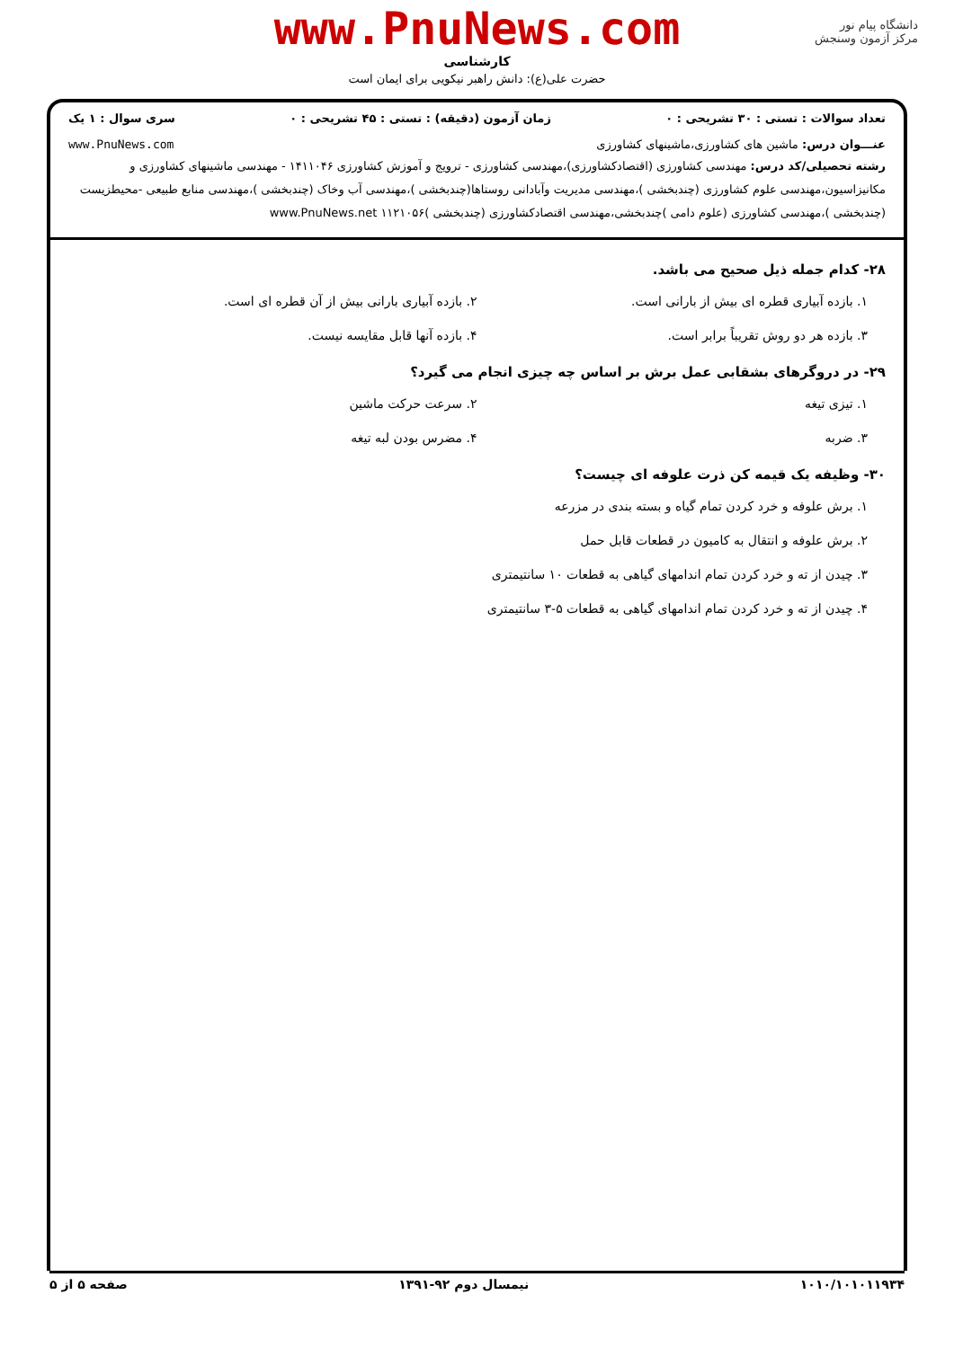دانشگاه پیام نور
مرکز آزمون وسنجش
www.PnuNews.com
کارشناسی
حضرت علی(ع): دانش راهبر نیکویی برای ایمان است
تعداد سوالات : تستی : ۳۰ تشریحی : ۰ زمان آزمون (دقیقه) : تستی : ۴۵ تشریحی : ۰ سری سوال : ۱ یک
عنـــوان درس: ماشین های کشاورزی،ماشینهای کشاورزی www.PnuNews.com
رشته تحصیلی/کد درس: مهندسی کشاورزی (اقتصادکشاورزی)،مهندسی کشاورزی - ترویج و آموزش کشاورزی ۱۴۱۱۰۴۶ - مهندسی ماشینهای کشاورزی و مکانیزاسیون،مهندسی علوم کشاورزی (چندبخشی )،مهندسی مدیریت وآبادانی روستاها(چندبخشی )،مهندسی آب وخاک (چندبخشی )،مهندسی منابع طبیعی -محیطزیست (چندبخشی )،مهندسی کشاورزی (علوم دامی )چندبخشی،مهندسی اقتصادکشاورزی (چندبخشی )۱۱۲۱۰۵۶ www.PnuNews.net
۲۸- کدام جمله ذیل صحیح می باشد.
۱. بازده آبیاری قطره ای بیش از بارانی است.
۲. بازده آبیاری بارانی بیش از آن قطره ای است.
۳. بازده هر دو روش تقریباً برابر است.
۴. بازده آنها قابل مقایسه نیست.
۲۹- در دروگرهای بشقابی عمل برش بر اساس چه چیزی انجام می گیرد؟
۱. تیزی تیغه ۲. سرعت حرکت ماشین
۳. ضربه ۴. مضرس بودن لبه تیغه
۳۰- وظیفه یک قیمه کن ذرت علوفه ای چیست؟
۱. برش علوفه و خرد کردن تمام گیاه و بسته بندی در مزرعه
۲. برش علوفه و انتقال به کامیون در قطعات قابل حمل
۳. چیدن از ته و خرد کردن تمام اندامهای گیاهی به قطعات ۱۰ سانتیمتری
۴. چیدن از ته و خرد کردن تمام اندامهای گیاهی به قطعات ۵-۳ سانتیمتری
۱۰۱۰/۱۰۱۰۱۱۹۳۴ نیمسال دوم ۹۲-۱۳۹۱ صفحه ۵ از ۵